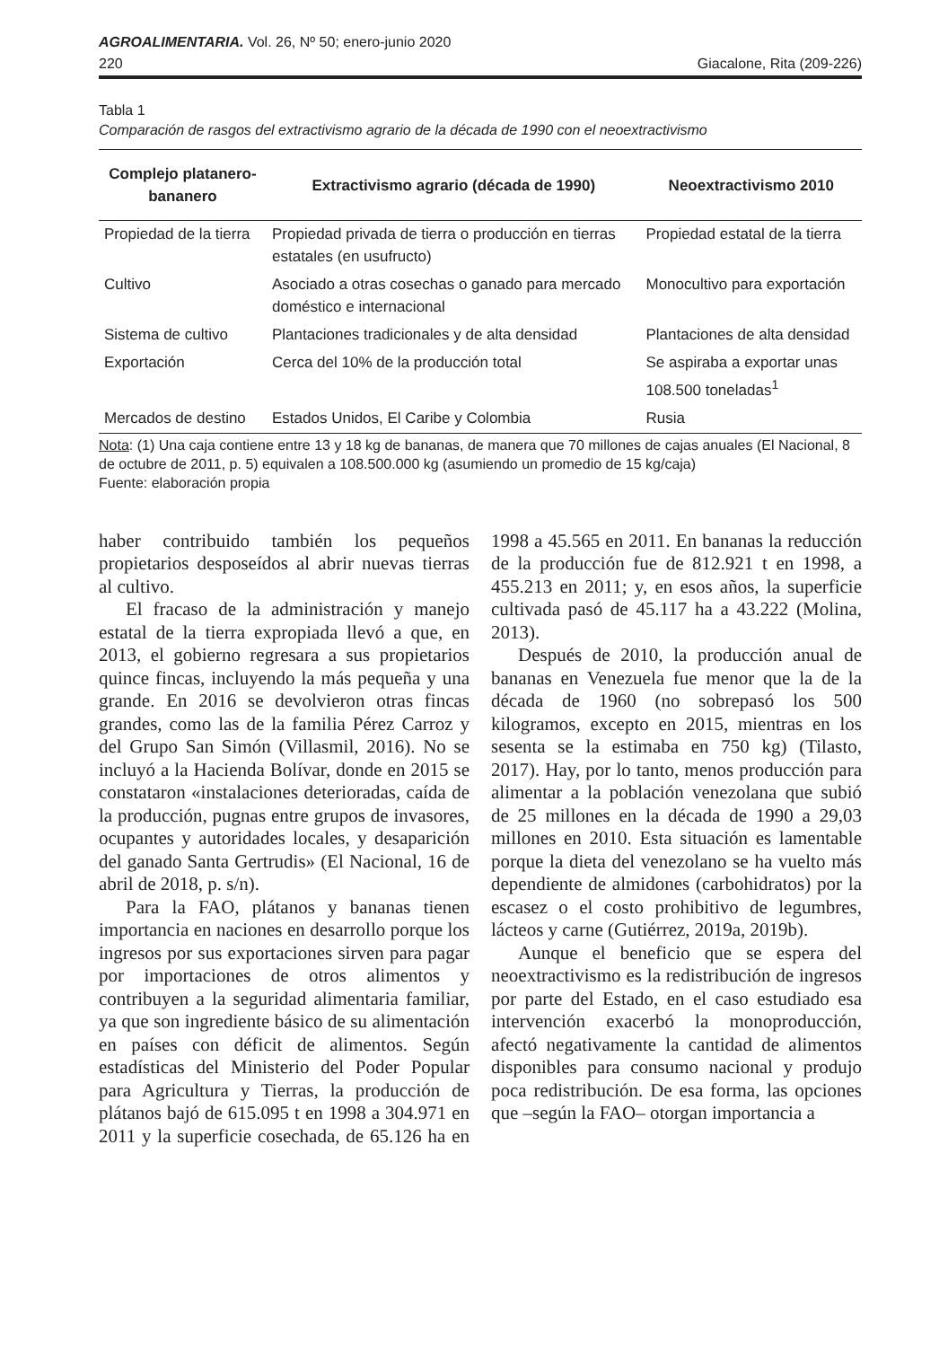AGROALIMENTARIA. Vol. 26, Nº 50; enero-junio 2020
220 Giacalone, Rita (209-226)
Tabla 1
Comparación de rasgos del extractivismo agrario de la década de 1990 con el neoextractivismo
| Complejo platanero-bananero | Extractivismo agrario (década de 1990) | Neoextractivismo 2010 |
| --- | --- | --- |
| Propiedad de la tierra | Propiedad privada de tierra o producción en tierras estatales (en usufructo) | Propiedad estatal de la tierra |
| Cultivo | Asociado a otras cosechas o ganado para mercado doméstico e internacional | Monocultivo para exportación |
| Sistema de cultivo | Plantaciones tradicionales y de alta densidad | Plantaciones de alta densidad |
| Exportación | Cerca del 10% de la producción total | Se aspiraba a exportar unas 108.500 toneladas<sup>1</sup> |
| Mercados de destino | Estados Unidos, El Caribe y Colombia | Rusia |
Nota: (1) Una caja contiene entre 13 y 18 kg de bananas, de manera que 70 millones de cajas anuales (El Nacional, 8 de octubre de 2011, p. 5) equivalen a 108.500.000 kg (asumiendo un promedio de 15 kg/caja)
Fuente: elaboración propia
haber contribuido también los pequeños propietarios desposeídos al abrir nuevas tierras al cultivo.
El fracaso de la administración y manejo estatal de la tierra expropiada llevó a que, en 2013, el gobierno regresara a sus propietarios quince fincas, incluyendo la más pequeña y una grande. En 2016 se devolvieron otras fincas grandes, como las de la familia Pérez Carroz y del Grupo San Simón (Villasmil, 2016). No se incluyó a la Hacienda Bolívar, donde en 2015 se constataron «instalaciones deterioradas, caída de la producción, pugnas entre grupos de invasores, ocupantes y autoridades locales, y desaparición del ganado Santa Gertrudis» (El Nacional, 16 de abril de 2018, p. s/n).
Para la FAO, plátanos y bananas tienen importancia en naciones en desarrollo porque los ingresos por sus exportaciones sirven para pagar por importaciones de otros alimentos y contribuyen a la seguridad alimentaria familiar, ya que son ingrediente básico de su alimentación en países con déficit de alimentos. Según estadísticas del Ministerio del Poder Popular para Agricultura y Tierras, la producción de plátanos bajó de 615.095 t en 1998 a 304.971 en 2011 y la superficie cosechada, de 65.126 ha en 1998 a 45.565 en 2011. En bananas la reducción de la producción fue de 812.921 t en 1998, a 455.213 en 2011; y, en esos años, la superficie cultivada pasó de 45.117 ha a 43.222 (Molina, 2013).
Después de 2010, la producción anual de bananas en Venezuela fue menor que la de la década de 1960 (no sobrepasó los 500 kilogramos, excepto en 2015, mientras en los sesenta se la estimaba en 750 kg) (Tilasto, 2017). Hay, por lo tanto, menos producción para alimentar a la población venezolana que subió de 25 millones en la década de 1990 a 29,03 millones en 2010. Esta situación es lamentable porque la dieta del venezolano se ha vuelto más dependiente de almidones (carbohidratos) por la escasez o el costo prohibitivo de legumbres, lácteos y carne (Gutiérrez, 2019a, 2019b).
Aunque el beneficio que se espera del neoextractivismo es la redistribución de ingresos por parte del Estado, en el caso estudiado esa intervención exacerbó la monoproducción, afectó negativamente la cantidad de alimentos disponibles para consumo nacional y produjo poca redistribución. De esa forma, las opciones que –según la FAO– otorgan importancia a